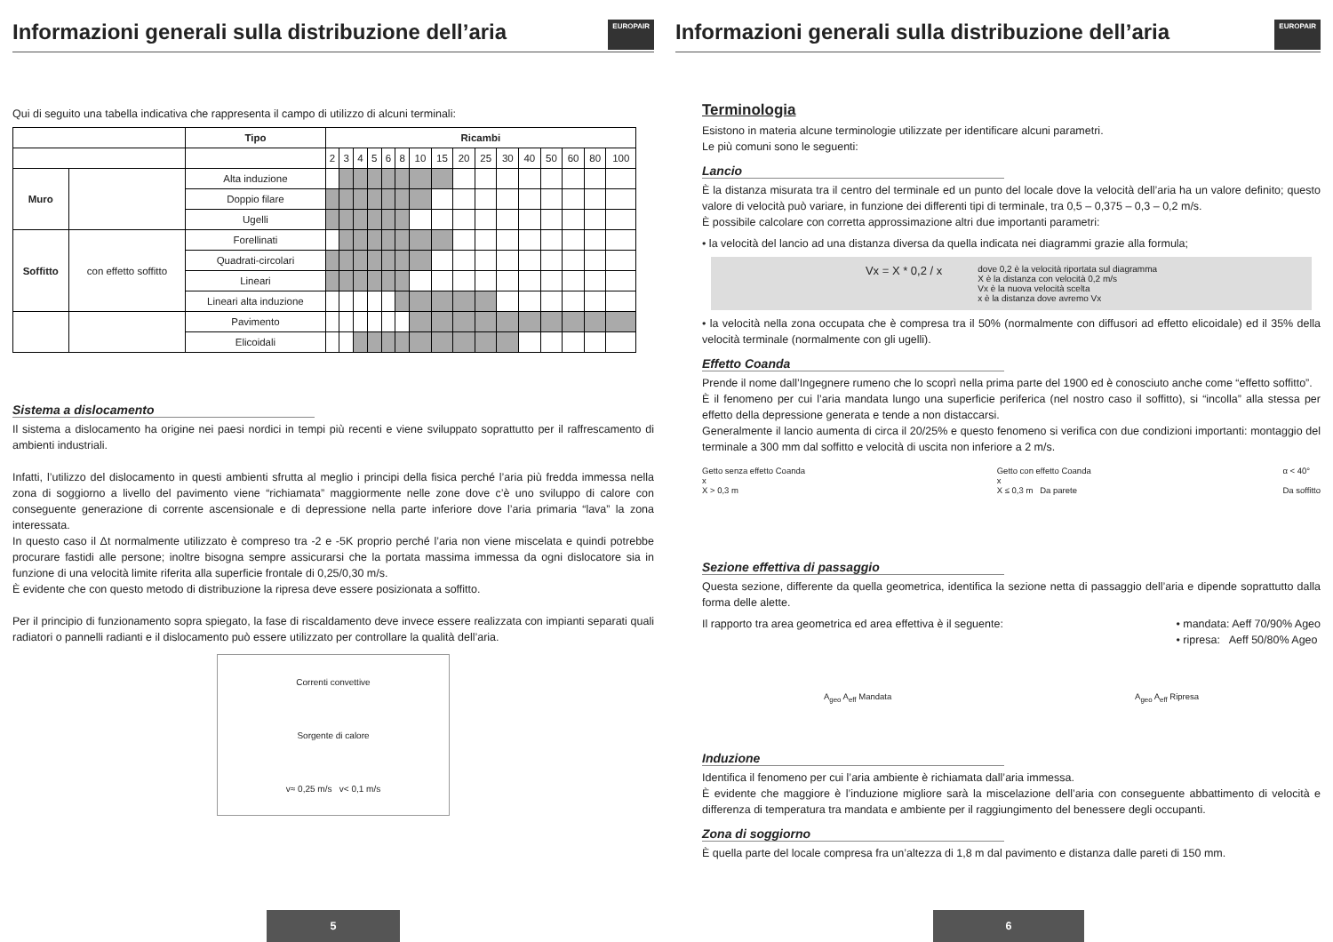Informazioni generali sulla distribuzione dell’aria EUROPAIR
Qui di seguito una tabella indicativa che rappresenta il campo di utilizzo di alcuni terminali:
| | | Tipo | Ricambi | | | | | | | | | | | | | | | |
| --- | --- | --- | --- | --- | --- | --- | --- | --- | --- | --- | --- | --- | --- | --- | --- | --- | --- | --- |
| | | | 2 | 3 | 4 | 5 | 6 | 8 | 10 | 15 | 20 | 25 | 30 | 40 | 50 | 60 | 80 | 100 |
| Muro | | Alta induzione | | | | | | | | | | | | | | | | |
| | | Doppio filare | | | | | | | | | | | | | | | | |
| | | Ugelli | | | | | | | | | | | | | | | | |
| Soffitto | con effetto soffitto | Forellinati | | | | | | | | | | | | | | | | |
| | | Quadrati-circolari | | | | | | | | | | | | | | | | |
| | | Lineari | | | | | | | | | | | | | | | | |
| | | Lineari alta induzione | | | | | | | | | | | | | | | | |
| | | Pavimento | | | | | | | | | | | | | | | | |
| | | Elicoidali | | | | | | | | | | | | | | | | |
Sistema a dislocamento
Il sistema a dislocamento ha origine nei paesi nordici in tempi più recenti e viene sviluppato soprattutto per il raffrescamento di ambienti industriali.
Infatti, l’utilizzo del dislocamento in questi ambienti sfrutta al meglio i principi della fisica perché l’aria più fredda immessa nella zona di soggiorno a livello del pavimento viene “richiamata” maggiormente nelle zone dove c’è uno sviluppo di calore con conseguente generazione di corrente ascensionale e di depressione nella parte inferiore dove l’aria primaria “lava” la zona interessata.
In questo caso il Δt normalmente utilizzato è compreso tra -2 e -5K proprio perché l’aria non viene miscelata e quindi potrebbe procurare fastidi alle persone; inoltre bisogna sempre assicurarsi che la portata massima immessa da ogni dislocatore sia in funzione di una velocità limite riferita alla superficie frontale di 0,25/0,30 m/s.
È evidente che con questo metodo di distribuzione la ripresa deve essere posizionata a soffitto.
Per il principio di funzionamento sopra spiegato, la fase di riscaldamento deve invece essere realizzata con impianti separati quali radiatori o pannelli radianti e il dislocamento può essere utilizzato per controllare la qualità dell’aria.
Correnti convettive
Sorgente di calore
v≈ 0,25 m/s v< 0,1 m/s
5
Informazioni generali sulla distribuzione dell’aria EUROPAIR
Terminologia
Esistono in materia alcune terminologie utilizzate per identificare alcuni parametri.
Le più comuni sono le seguenti:
Lancio
È la distanza misurata tra il centro del terminale ed un punto del locale dove la velocità dell’aria ha un valore definito; questo valore di velocità può variare, in funzione dei differenti tipi di terminale, tra 0,5 – 0,375 – 0,3 – 0,2 m/s.
È possibile calcolare con corretta approssimazione altri due importanti parametri:
• la velocità del lancio ad una distanza diversa da quella indicata nei diagrammi grazie alla formula;
Vx = X * 0,2 / x dove 0,2 è la velocità riportata sul diagramma
X è la distanza con velocità 0,2 m/s
Vx è la nuova velocità scelta
x è la distanza dove avremo Vx
• la velocità nella zona occupata che è compresa tra il 50% (normalmente con diffusori ad effetto elicoidale) ed il 35% della velocità terminale (normalmente con gli ugelli).
Effetto Coanda
Prende il nome dall’Ingegnere rumeno che lo scoprì nella prima parte del 1900 ed è conosciuto anche come “effetto soffitto”.
È il fenomeno per cui l’aria mandata lungo una superficie periferica (nel nostro caso il soffitto), si “incolla” alla stessa per effetto della depressione generata e tende a non distaccarsi.
Generalmente il lancio aumenta di circa il 20/25% e questo fenomeno si verifica con due condizioni importanti: montaggio del terminale a 300 mm dal soffitto e velocità di uscita non inferiore a 2 m/s.
Getto senza effetto Coanda
x
X > 0,3 m Getto con effetto Coanda
x
X ≤ 0,3 m Da parete α < 40°
Da soffitto
Sezione effettiva di passaggio
Questa sezione, differente da quella geometrica, identifica la sezione netta di passaggio dell’aria e dipende soprattutto dalla forma delle alette.
Il rapporto tra area geometrica ed area effettiva è il seguente:
• mandata: Aeff 70/90% Ageo
• ripresa: Aeff 50/80% Ageo
A<sub>geo</sub> A<sub>eff</sub> Mandata A<sub>geo</sub> A<sub>eff</sub> Ripresa
Induzione
Identifica il fenomeno per cui l’aria ambiente è richiamata dall’aria immessa.
È evidente che maggiore è l’induzione migliore sarà la miscelazione dell’aria con conseguente abbattimento di velocità e differenza di temperatura tra mandata e ambiente per il raggiungimento del benessere degli occupanti.
Zona di soggiorno
È quella parte del locale compresa fra un’altezza di 1,8 m dal pavimento e distanza dalle pareti di 150 mm.
6